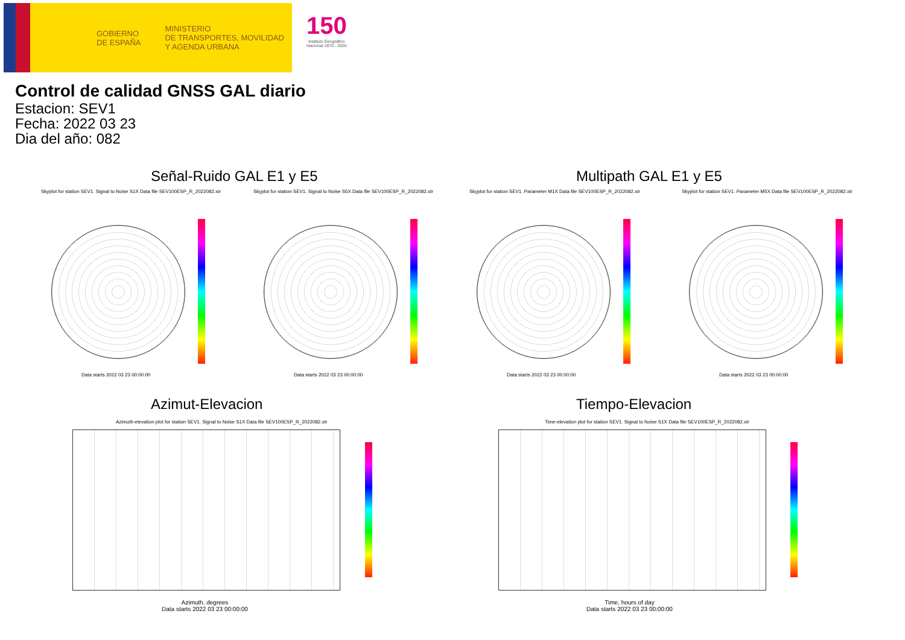GOBIERNO
DE ESPAÑA
MINISTERIO
DE TRANSPORTES, MOVILIDAD
Y AGENDA URBANA
150
Instituto Geográfico
Nacional 1870 - 2020
Control de calidad GNSS GAL diario
Estacion: SEV1
Fecha: 2022 03 23
Dia del año: 082
Señal-Ruido GAL E1 y E5 Multipath GAL E1 y E5
Skyplot for station SEV1. Signal to Noise S1X Data file SEV100ESP_R_2022082.xtr
Skyplot for station SEV1. Signal to Noise S5X Data file SEV100ESP_R_2022082.xtr
Skyplot for station SEV1. Parameter M1X Data file SEV100ESP_R_2022082.xtr
Skyplot for station SEV1. Parameter M5X Data file SEV100ESP_R_2022082.xtr
Data starts 2022 03 23 00:00:00
Data starts 2022 03 23 00:00:00
Data starts 2022 03 23 00:00:00
Data starts 2022 03 23 00:00:00
Azimut-Elevacion Tiempo-Elevacion
Azimuth-elevation plot for station SEV1. Signal to Noise S1X Data file SEV100ESP_R_2022082.xtr
Time-elevation plot for station SEV1. Signal to Noise S1X Data file SEV100ESP_R_2022082.xtr
Azimuth, degrees
Data starts 2022 03 23 00:00:00
Time, hours of day
Data starts 2022 03 23 00:00:00